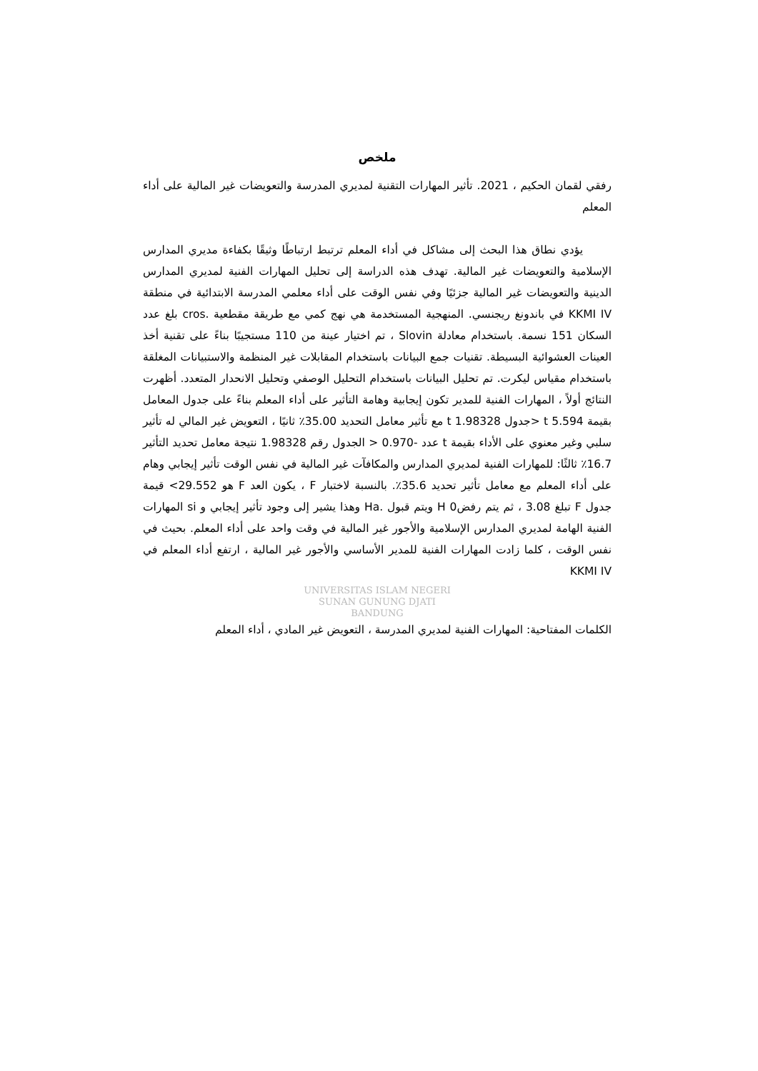ملخص
رفقي لقمان الحكيم ، 2021. تأثير المهارات التقنية لمديري المدرسة والتعويضات غير المالية على أداء المعلم
يؤدي نطاق هذا البحث إلى مشاكل في أداء المعلم ترتبط ارتباطًا وثيقًا بكفاءة مديري المدارس الإسلامية والتعويضات غير المالية. تهدف هذه الدراسة إلى تحليل المهارات الفنية لمديري المدارس الدينية والتعويضات غير المالية جزئيًا وفي نفس الوقت على أداء معلمي المدرسة الابتدائية في منطقة KKMI IV في باندونغ ريجنسي. المنهجية المستخدمة هي نهج كمي مع طريقة مقطعية .cros بلغ عدد السكان 151 نسمة. باستخدام معادلة Slovin ، تم اختيار عينة من 110 مستجيبًا بناءً على تقنية أخذ العينات العشوائية البسيطة. تقنيات جمع البيانات باستخدام المقابلات غير المنظمة والاستبيانات المغلقة باستخدام مقياس ليكرت. تم تحليل البيانات باستخدام التحليل الوصفي وتحليل الانحدار المتعدد. أظهرت النتائج أولاً ، المهارات الفنية للمدير تكون إيجابية وهامة التأثير على أداء المعلم بناءً على جدول المعامل بقيمة t 5.594 <جدول t 1.98328 مع تأثير معامل التحديد 35.00٪ ثانيًا ، التعويض غير المالي له تأثير سلبي وغير معنوي على الأداء بقيمة t عدد -0.970 < الجدول رقم 1.98328 نتيجة معامل تحديد التأثير 16.7٪ ثالثًا: للمهارات الفنية لمديري المدارس والمكافآت غير المالية في نفس الوقت تأثير إيجابي وهام على أداء المعلم مع معامل تأثير تحديد 35.6٪. بالنسبة لاختبار F ، يكون العد F هو 29.552> قيمة جدول F تبلغ 3.08 ، ثم يتم رفضH 0 ويتم قبول .Ha وهذا يشير إلى وجود تأثير إيجابي و si المهارات الفنية الهامة لمديري المدارس الإسلامية والأجور غير المالية في وقت واحد على أداء المعلم. بحيث في نفس الوقت ، كلما زادت المهارات الفنية للمدير الأساسي والأجور غير المالية ، ارتفع أداء المعلم في KKMI IV
UNIVERSITAS ISLAM NEGERI
SUNAN GUNUNG DJATI
BANDUNG
الكلمات المفتاحية: المهارات الفنية لمديري المدرسة ، التعويض غير المادي ، أداء المعلم